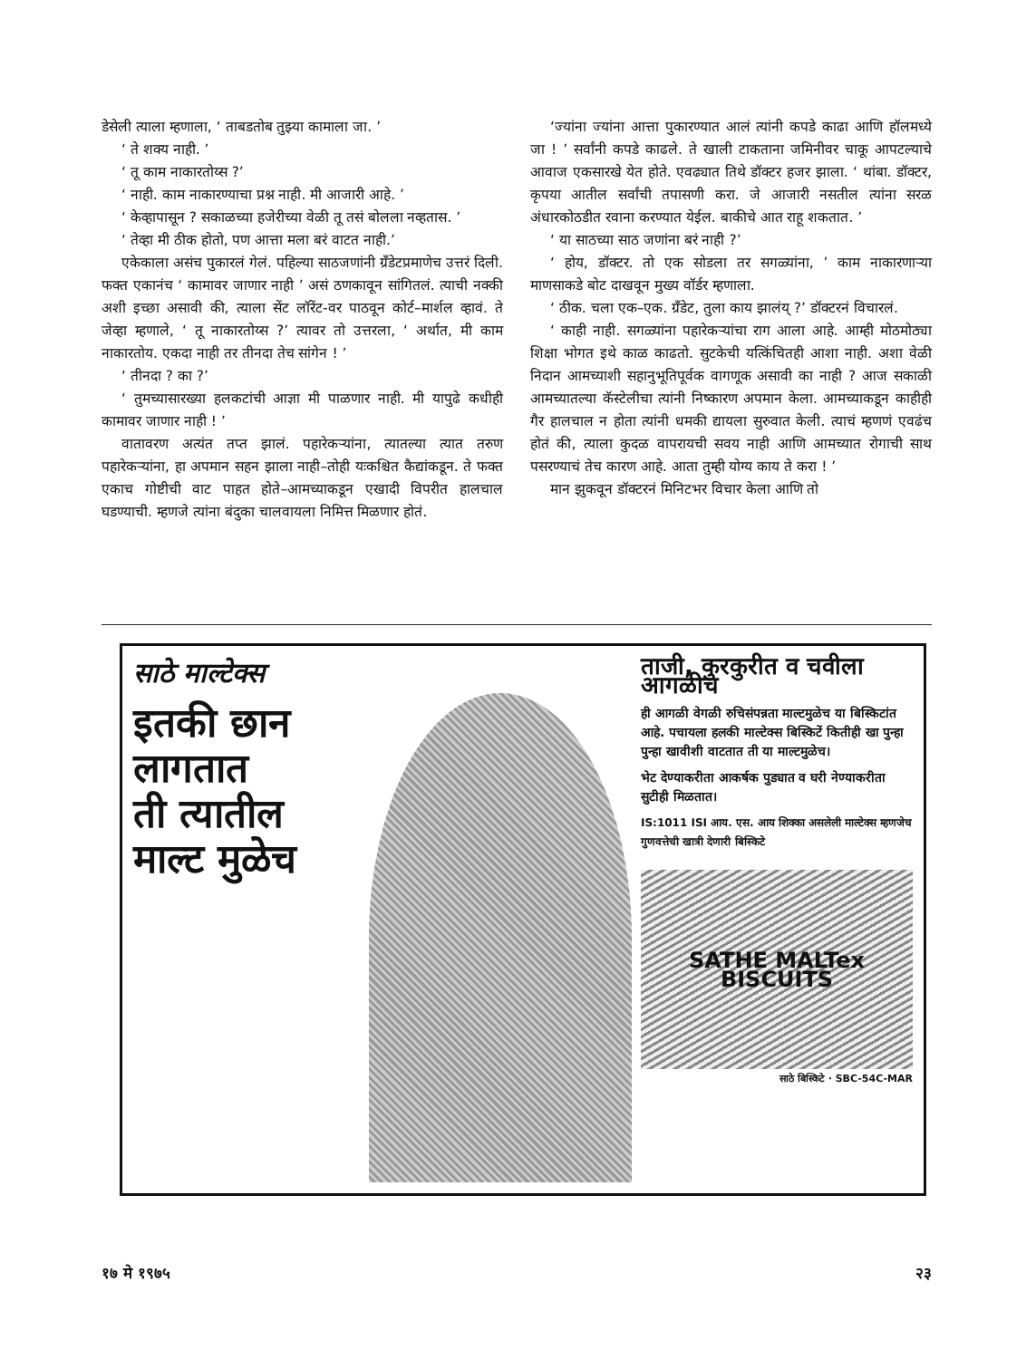डेसेली त्याला म्हणाला, ‘ ताबडतोब तुझ्या कामाला जा. ’
‘ ते शक्य नाही. ’
‘ तू काम नाकारतोय्स ?’
‘ नाही. काम नाकारण्याचा प्रश्न नाही. मी आजारी आहे. ’
‘ केव्हापासून ? सकाळच्या हजेरीच्या वेळी तू तसं बोलला नव्हतास. ’
‘ तेव्हा मी ठीक होतो, पण आत्ता मला बरं वाटत नाही.’
एकेकाला असंच पुकारलं गेलं. पहिल्या साठजणांनी ग्रँडेटप्रमाणेच उत्तरं दिली. फक्त एकानंच ‘ कामावर जाणार नाही ’ असं ठणकावून सांगितलं. त्याची नक्की अशी इच्छा असावी की, त्याला सेंट लॉरेंट-वर पाठवून कोर्ट–मार्शल व्हावं. ते जेव्हा म्हणाले, ‘ तू नाकारतोय्स ?’ त्यावर तो उत्तरला, ‘ अर्थात, मी काम नाकारतोय. एकदा नाही तर तीनदा तेच सांगेन ! ’
‘ तीनदा ? का ?’
‘ तुमच्यासारख्या हलकटांची आज्ञा मी पाळणार नाही. मी यापुढे कधीही कामावर जाणार नाही ! ’
वातावरण अत्यंत तप्त झालं. पहारेकऱ्यांना, त्यातल्या त्यात तरुण पहारेकऱ्यांना, हा अपमान सहन झाला नाही–तोही यःकश्चित कैद्यांकडून. ते फक्त एकाच गोष्टीची वाट पाहत होते–आमच्याकडून एखादी विपरीत हालचाल घडण्याची. म्हणजे त्यांना बंदुका चालवायला निमित्त मिळणार होतं.
‘ज्यांना ज्यांना आत्ता पुकारण्यात आलं त्यांनी कपडे काढा आणि हॉलमध्ये जा ! ’ सर्वांनी कपडे काढले. ते खाली टाकताना जमिनीवर चाकू आपटल्याचे आवाज एकसारखे येत होते. एवढ्यात तिथे डॉक्टर हजर झाला. ‘ थांबा. डॉक्टर, कृपया आतील सर्वांची तपासणी करा. जे आजारी नसतील त्यांना सरळ अंधारकोठडीत रवाना करण्यात येईल. बाकीचे आत राहू शकतात. ’
‘ या साठच्या साठ जणांना बरं नाही ?’
‘ होय, डॉक्टर. तो एक सोडला तर सगळ्यांना, ’ काम नाकारणाऱ्या माणसाकडे बोट दाखवून मुख्य वॉर्डर म्हणाला.
‘ ठीक. चला एक–एक. ग्रँडेट, तुला काय झालंय् ?’ डॉक्टरनं विचारलं.
‘ काही नाही. सगळ्यांना पहारेकऱ्यांचा राग आला आहे. आम्ही मोठमोठ्या शिक्षा भोगत इथे काळ काढतो. सुटकेची यत्किंचितही आशा नाही. अशा वेळी निदान आमच्याशी सहानुभूतिपूर्वक वागणूक असावी का नाही ? आज सकाळी आमच्यातल्या कॅस्टेलीचा त्यांनी निष्कारण अपमान केला. आमच्याकडून काहीही गैर हालचाल न होता त्यांनी धमकी द्यायला सुरुवात केली. त्याचं म्हणणं एवढंच होतं की, त्याला कुदळ वापरायची सवय नाही आणि आमच्यात रोगाची साथ पसरण्याचं तेच कारण आहे. आता तुम्ही योग्य काय ते करा ! ’
मान झुकवून डॉक्टरनं मिनिटभर विचार केला आणि तो
साठे माल्टेक्स
इतकी छान
लागतात
ती त्यातील
माल्ट मुळेच
ताजी, कुरकुरीत व चवीला आगळीच
ही आगळी वेगळी रुचिसंपन्नता माल्टमुळेच या बिस्किटांत आहे. पचायला हलकी माल्टेक्स बिस्किटें कितीही खा पुन्हा पुन्हा खावीशी वाटतात ती या माल्टमुळेच।
भेट देण्याकरीता आकर्षक पुड्यात व घरी नेण्याकरीता सुटीही मिळतात।
IS:1011 ISI आय. एस. आय शिक्का असलेली माल्टेक्स म्हणजेच गुणवत्तेची खात्री देणारी बिस्किटे
SATHE MALTex BISCUITS
साठे बिस्किटे · SBC-54C-MAR
१७ मे १९७५ २३